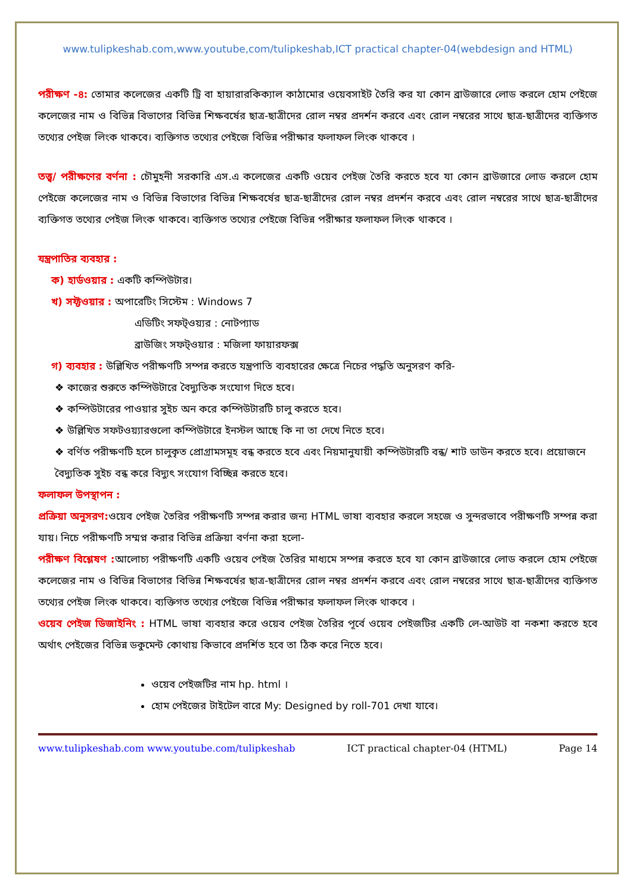www.tulipkeshab.com,www.youtube,com/tulipkeshab,ICT practical chapter-04(webdesign and HTML)
পরীক্ষণ -৪: তোমার কলেজের একটি ট্রি বা হায়ারারকিক্যাল কাঠামোর ওয়েবসাইট তৈরি কর যা কোন ব্রাউজারে লোড করলে হোম পেইজে কলেজের নাম ও বিভিন্ন বিভাগের বিভিন্ন শিক্ষবর্ষের ছাত্র-ছাত্রীদের রোল নম্বর প্রদর্শন করবে এবং রোল নম্বরের সাথে ছাত্র-ছাত্রীদের ব্যক্তিগত তথ্যের পেইজ লিংক থাকবে। ব্যক্তিগত তথ্যের পেইজে বিভিন্ন পরীক্ষার ফলাফল লিংক থাকবে ।
তত্ত্ব/ পরীক্ষণের বর্ণনা : চৌমুহনী সরকারি এস.এ কলেজের একটি ওয়েব পেইজ তৈরি করতে হবে যা কোন ব্রাউজারে লোড করলে হোম পেইজে কলেজের নাম ও বিভিন্ন বিভাগের বিভিন্ন শিক্ষবর্ষের ছাত্র-ছাত্রীদের রোল নম্বর প্রদর্শন করবে এবং রোল নম্বরের সাথে ছাত্র-ছাত্রীদের ব্যক্তিগত তথ্যের পেইজ লিংক থাকবে। ব্যক্তিগত তথ্যের পেইজে বিভিন্ন পরীক্ষার ফলাফল লিংক থাকবে ।
যন্ত্রপাতির ব্যবহার :
ক) হার্ডওয়ার : একটি কম্পিউটার।
খ) সফ্টওয়ার : অপারেটিং সিস্টেম : Windows 7
এডিটিং সফট্ওয়্যর : নোটপ্যাড
ব্রাউজিং সফট্ওয়ার : মজিলা ফায়ারফক্স
গ) ব্যবহার : উল্লিখিত পরীক্ষণটি সম্পন্ন করতে যন্ত্রপাতি ব্যবহারের ক্ষেত্রে নিচের পদ্ধতি অনুসরণ করি-
❖ কাজের শুরুতে কম্পিউটারে বৈদ্যুতিক সংযোগ দিতে হবে।
❖ কম্পিউটারের পাওয়ার সুইচ অন করে কম্পিউটারটি চালু করতে হবে।
❖ উল্লিখিত সফটওয়্যারগুলো কম্পিউটারে ইনস্টল আছে কি না তা দেখে নিতে হবে।
❖ বর্ণিত পরীক্ষণটি হলে চালুকৃত প্রোগ্রামসমূহ বন্ধ করতে হবে এবং নিয়মানুযায়ী কম্পিউটারটি বন্ধ/ শাট ডাউন করতে হবে। প্রয়োজনে বৈদ্যুতিক সুইচ বন্ধ করে বিদ্যুৎ সংযোগ বিচ্ছিন্ন করতে হবে।
ফলাফল উপস্থাপন :
প্রক্রিয়া অনুসরণ: ওয়েব পেইজ তৈরির পরীক্ষণটি সম্পন্ন করার জন্য HTML ভাষা ব্যবহার করলে সহজে ও সুন্দরভাবে পরীক্ষণটি সম্পন্ন করা যায়। নিচে পরীক্ষণটি সম্মপ্ন করার বিভিন্ন প্রক্রিয়া বর্ণনা করা হলো-
পরীক্ষণ বিশ্লেষণ : আলোচ্য পরীক্ষণটি একটি ওয়েব পেইজ তৈরির মাধ্যমে সম্পন্ন করতে হবে যা কোন ব্রাউজারে লোড করলে হোম পেইজে কলেজের নাম ও বিভিন্ন বিভাগের বিভিন্ন শিক্ষবর্ষের ছাত্র-ছাত্রীদের রোল নম্বর প্রদর্শন করবে এবং রোল নম্বরের সাথে ছাত্র-ছাত্রীদের ব্যক্তিগত তথ্যের পেইজ লিংক থাকবে। ব্যক্তিগত তথ্যের পেইজে বিভিন্ন পরীক্ষার ফলাফল লিংক থাকবে ।
ওয়েব পেইজ ডিজাইনিং : HTML ভাষা ব্যবহার করে ওয়েব পেইজ তৈরির পূর্বে ওয়েব পেইজটির একটি লে-আউট বা নকশা করতে হবে অর্থাৎ পেইজের বিভিন্ন ডকুমেন্ট কোথায় কিভাবে প্রদর্শিত হবে তা ঠিক করে নিতে হবে।
ওয়েব পেইজটির নাম hp. html ।
হোম পেইজের টাইটেল বারে My: Designed by roll-701 দেখা যাবে।
www.tulipkeshab.com www.youtube.com/tulipkeshab ICT practical chapter-04 (HTML) Page 14